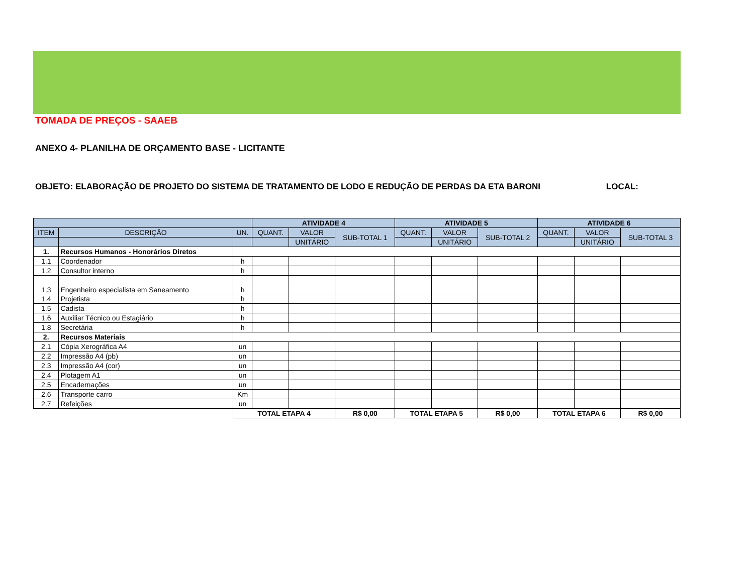TOMADA DE PREÇOS - SAAEB
ANEXO 4- PLANILHA DE ORÇAMENTO BASE - LICITANTE
OBJETO: ELABORAÇÃO DE PROJETO DO SISTEMA DE TRATAMENTO DE LODO E REDUÇÃO DE PERDAS DA ETA BARONI LOCAL:
| | | | ATIVIDADE 4 | | | ATIVIDADE 5 | | | ATIVIDADE 6 | | |
| --- | --- | --- | --- | --- | --- | --- | --- | --- | --- | --- | --- |
| ITEM | DESCRIÇÃO | UN. | QUANT. | VALOR | SUB-TOTAL 1 | QUANT. | VALOR | SUB-TOTAL 2 | QUANT. | VALOR | SUB-TOTAL 3 |
| | | | | UNITÁRIO | | | UNITÁRIO | | | UNITÁRIO | |
| 1. | Recursos Humanos - Honorários Diretos | | | | | | | | | | |
| 1.1 | Coordenador | h | | | | | | | | | |
| 1.2 | Consultor interno | h | | | | | | | | | |
| 1.3 | Engenheiro especialista em Saneamento | h | | | | | | | | | |
| 1.4 | Projetista | h | | | | | | | | | |
| 1.5 | Cadista | h | | | | | | | | | |
| 1.6 | Auxiliar Técnico ou Estagiário | h | | | | | | | | | |
| 1.8 | Secretária | h | | | | | | | | | |
| 2. | Recursos Materiais | | | | | | | | | | |
| 2.1 | Cópia Xerográfica A4 | un | | | | | | | | | |
| 2.2 | Impressão A4 (pb) | un | | | | | | | | | |
| 2.3 | Impressão A4 (cor) | un | | | | | | | | | |
| 2.4 | Plotagem A1 | un | | | | | | | | | |
| 2.5 | Encadernações | un | | | | | | | | | |
| 2.6 | Transporte carro | Km | | | | | | | | | |
| 2.7 | Refeições | un | | | | | | | | | |
| | | TOTAL ETAPA 4 | | | R$ 0,00 | TOTAL ETAPA 5 | | R$ 0,00 | TOTAL ETAPA 6 | | R$ 0,00 |